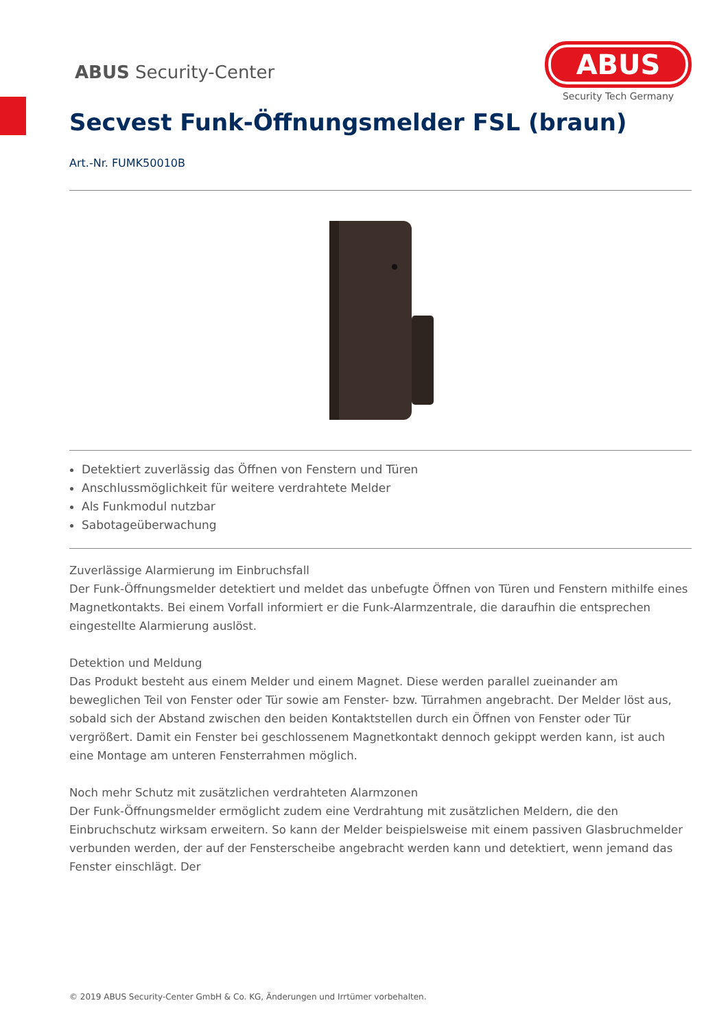ABUS Security-Center
ABUS
Security Tech Germany
Secvest Funk-Öffnungsmelder FSL (braun)
Art.-Nr. FUMK50010B
Detektiert zuverlässig das Öffnen von Fenstern und Türen
Anschlussmöglichkeit für weitere verdrahtete Melder
Als Funkmodul nutzbar
Sabotageüberwachung
Zuverlässige Alarmierung im Einbruchsfall
Der Funk-Öffnungsmelder detektiert und meldet das unbefugte Öffnen von Türen und Fenstern mithilfe eines Magnetkontakts. Bei einem Vorfall informiert er die Funk-Alarmzentrale, die daraufhin die entsprechen eingestellte Alarmierung auslöst.
Detektion und Meldung
Das Produkt besteht aus einem Melder und einem Magnet. Diese werden parallel zueinander am beweglichen Teil von Fenster oder Tür sowie am Fenster- bzw. Türrahmen angebracht. Der Melder löst aus, sobald sich der Abstand zwischen den beiden Kontaktstellen durch ein Öffnen von Fenster oder Tür vergrößert. Damit ein Fenster bei geschlossenem Magnetkontakt dennoch gekippt werden kann, ist auch eine Montage am unteren Fensterrahmen möglich.
Noch mehr Schutz mit zusätzlichen verdrahteten Alarmzonen
Der Funk-Öffnungsmelder ermöglicht zudem eine Verdrahtung mit zusätzlichen Meldern, die den Einbruchschutz wirksam erweitern. So kann der Melder beispielsweise mit einem passiven Glasbruchmelder verbunden werden, der auf der Fensterscheibe angebracht werden kann und detektiert, wenn jemand das Fenster einschlägt. Der
© 2019 ABUS Security-Center GmbH & Co. KG, Änderungen und Irrtümer vorbehalten.